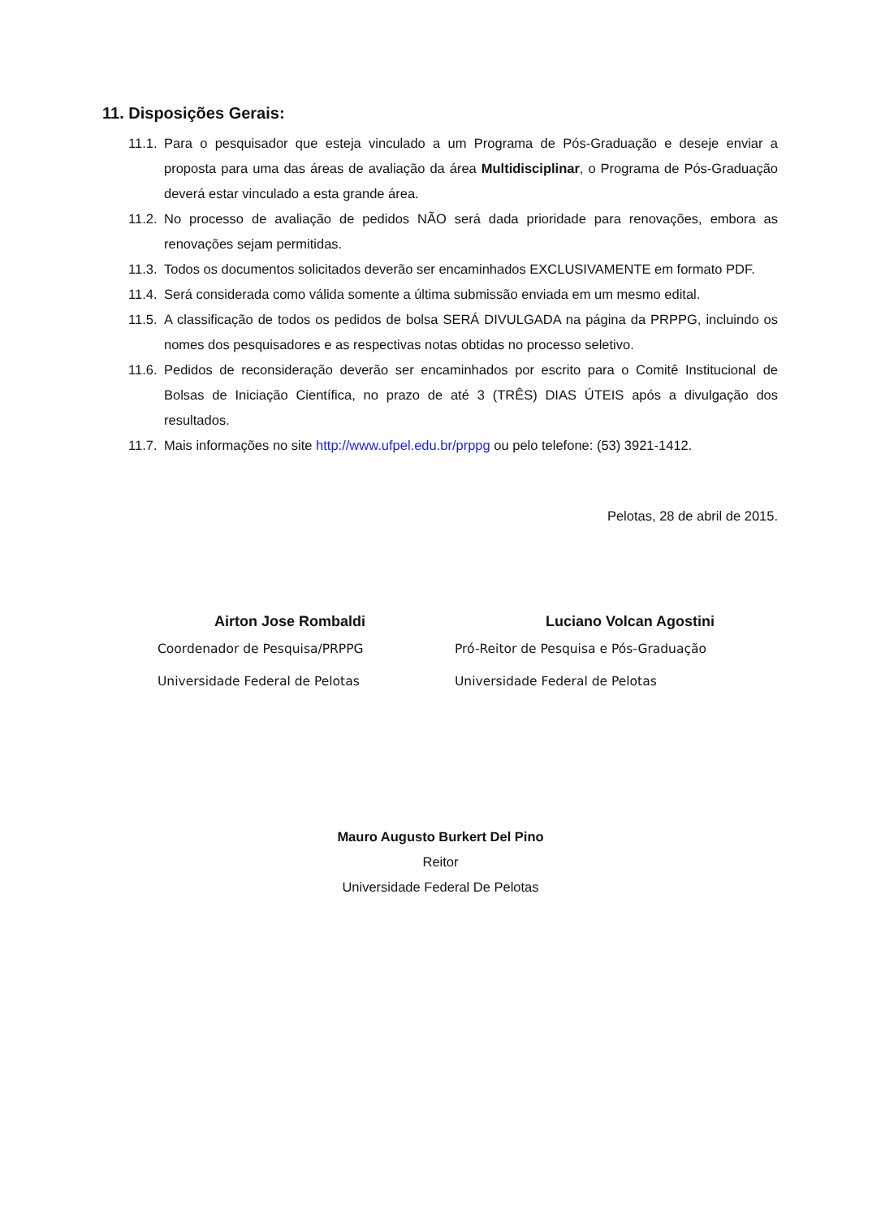11. Disposições Gerais:
11.1. Para o pesquisador que esteja vinculado a um Programa de Pós-Graduação e deseje enviar a proposta para uma das áreas de avaliação da área Multidisciplinar, o Programa de Pós-Graduação deverá estar vinculado a esta grande área.
11.2. No processo de avaliação de pedidos NÃO será dada prioridade para renovações, embora as renovações sejam permitidas.
11.3. Todos os documentos solicitados deverão ser encaminhados EXCLUSIVAMENTE em formato PDF.
11.4. Será considerada como válida somente a última submissão enviada em um mesmo edital.
11.5. A classificação de todos os pedidos de bolsa SERÁ DIVULGADA na página da PRPPG, incluindo os nomes dos pesquisadores e as respectivas notas obtidas no processo seletivo.
11.6. Pedidos de reconsideração deverão ser encaminhados por escrito para o Comitê Institucional de Bolsas de Iniciação Científica, no prazo de até 3 (TRÊS) DIAS ÚTEIS após a divulgação dos resultados.
11.7. Mais informações no site http://www.ufpel.edu.br/prppg ou pelo telefone: (53) 3921-1412.
Pelotas, 28 de abril de 2015.
Airton Jose Rombaldi
Coordenador de Pesquisa/PRPPG
Universidade Federal de Pelotas
Luciano Volcan Agostini
Pró-Reitor de Pesquisa e Pós-Graduação
Universidade Federal de Pelotas
Mauro Augusto Burkert Del Pino
Reitor
Universidade Federal De Pelotas